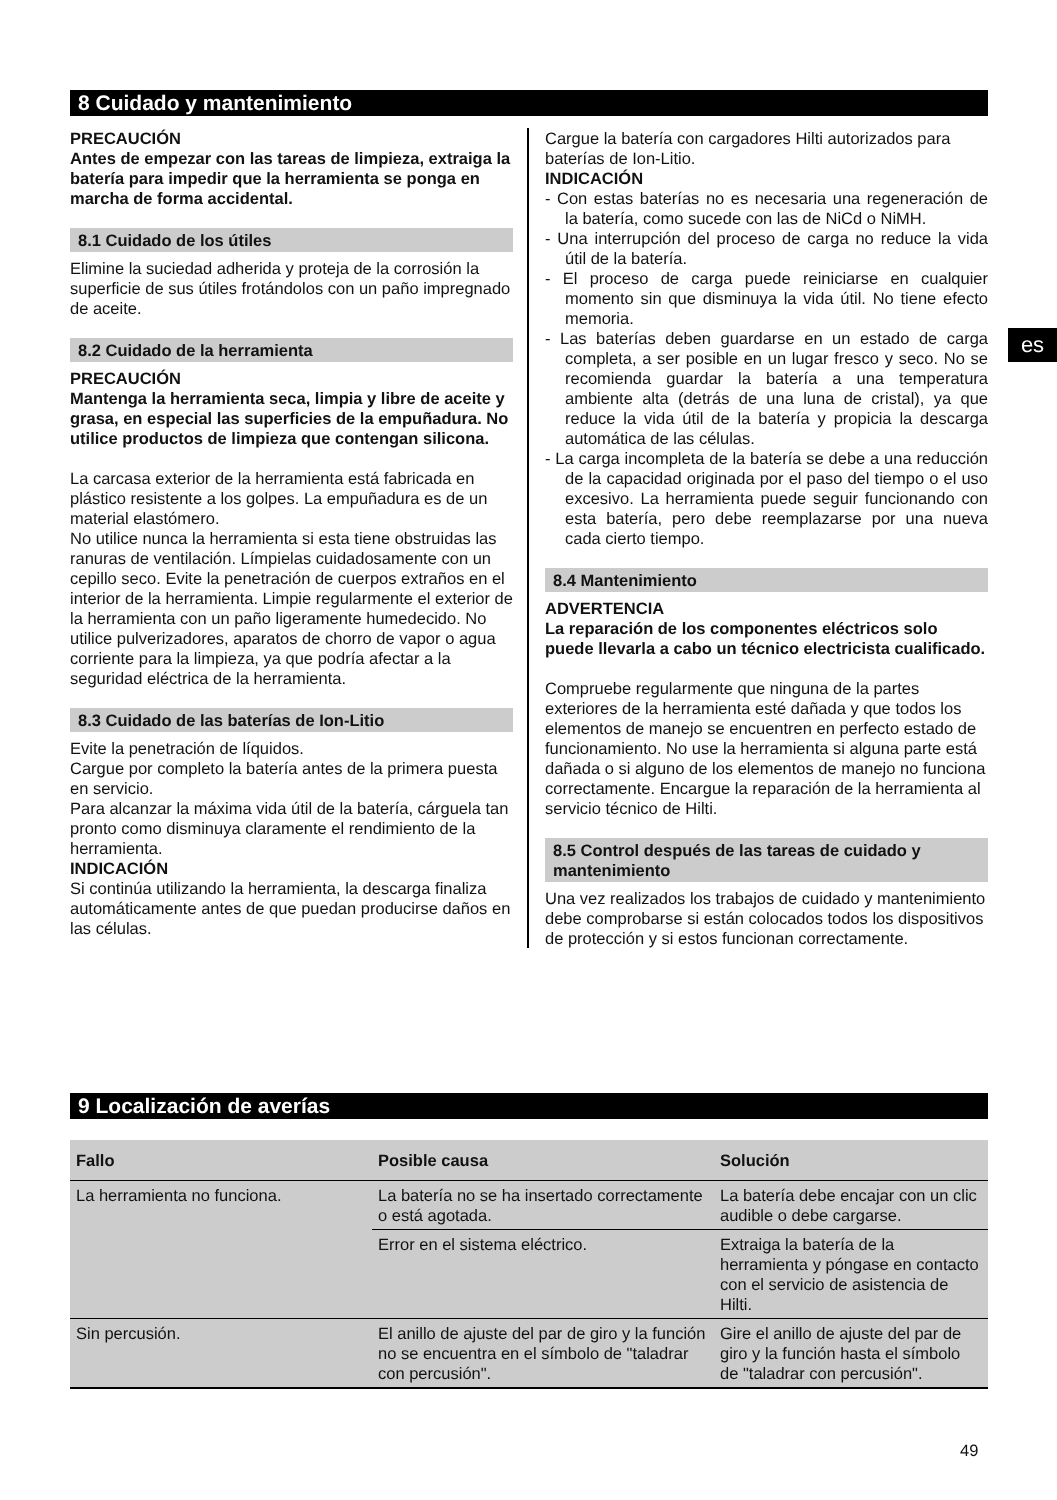8 Cuidado y mantenimiento
es
PRECAUCIÓN
Antes de empezar con las tareas de limpieza, extraiga la batería para impedir que la herramienta se ponga en marcha de forma accidental.
8.1 Cuidado de los útiles
Elimine la suciedad adherida y proteja de la corrosión la superficie de sus útiles frotándolos con un paño impregnado de aceite.
8.2 Cuidado de la herramienta
PRECAUCIÓN
Mantenga la herramienta seca, limpia y libre de aceite y grasa, en especial las superficies de la empuñadura. No utilice productos de limpieza que contengan silicona.
La carcasa exterior de la herramienta está fabricada en plástico resistente a los golpes. La empuñadura es de un material elastómero.
No utilice nunca la herramienta si esta tiene obstruidas las ranuras de ventilación. Límpielas cuidadosamente con un cepillo seco. Evite la penetración de cuerpos extraños en el interior de la herramienta. Limpie regularmente el exterior de la herramienta con un paño ligeramente humedecido. No utilice pulverizadores, aparatos de chorro de vapor o agua corriente para la limpieza, ya que podría afectar a la seguridad eléctrica de la herramienta.
8.3 Cuidado de las baterías de Ion-Litio
Evite la penetración de líquidos.
Cargue por completo la batería antes de la primera puesta en servicio.
Para alcanzar la máxima vida útil de la batería, cárguela tan pronto como disminuya claramente el rendimiento de la herramienta.
INDICACIÓN
Si continúa utilizando la herramienta, la descarga finaliza automáticamente antes de que puedan producirse daños en las células.
Cargue la batería con cargadores Hilti autorizados para baterías de Ion-Litio.
INDICACIÓN
- Con estas baterías no es necesaria una regeneración de la batería, como sucede con las de NiCd o NiMH.
- Una interrupción del proceso de carga no reduce la vida útil de la batería.
- El proceso de carga puede reiniciarse en cualquier momento sin que disminuya la vida útil. No tiene efecto memoria.
- Las baterías deben guardarse en un estado de carga completa, a ser posible en un lugar fresco y seco. No se recomienda guardar la batería a una temperatura ambiente alta (detrás de una luna de cristal), ya que reduce la vida útil de la batería y propicia la descarga automática de las células.
- La carga incompleta de la batería se debe a una reducción de la capacidad originada por el paso del tiempo o el uso excesivo. La herramienta puede seguir funcionando con esta batería, pero debe reemplazarse por una nueva cada cierto tiempo.
8.4 Mantenimiento
ADVERTENCIA
La reparación de los componentes eléctricos solo puede llevarla a cabo un técnico electricista cualificado.
Compruebe regularmente que ninguna de la partes exteriores de la herramienta esté dañada y que todos los elementos de manejo se encuentren en perfecto estado de funcionamiento. No use la herramienta si alguna parte está dañada o si alguno de los elementos de manejo no funciona correctamente. Encargue la reparación de la herramienta al servicio técnico de Hilti.
8.5 Control después de las tareas de cuidado y mantenimiento
Una vez realizados los trabajos de cuidado y mantenimiento debe comprobarse si están colocados todos los dispositivos de protección y si estos funcionan correctamente.
9 Localización de averías
| Fallo | Posible causa | Solución |
| --- | --- | --- |
| La herramienta no funciona. | La batería no se ha insertado correctamente o está agotada. | La batería debe encajar con un clic audible o debe cargarse. |
| | Error en el sistema eléctrico. | Extraiga la batería de la herramienta y póngase en contacto con el servicio de asistencia de Hilti. |
| Sin percusión. | El anillo de ajuste del par de giro y la función no se encuentra en el símbolo de "taladrar con percusión". | Gire el anillo de ajuste del par de giro y la función hasta el símbolo de "taladrar con percusión". |
49